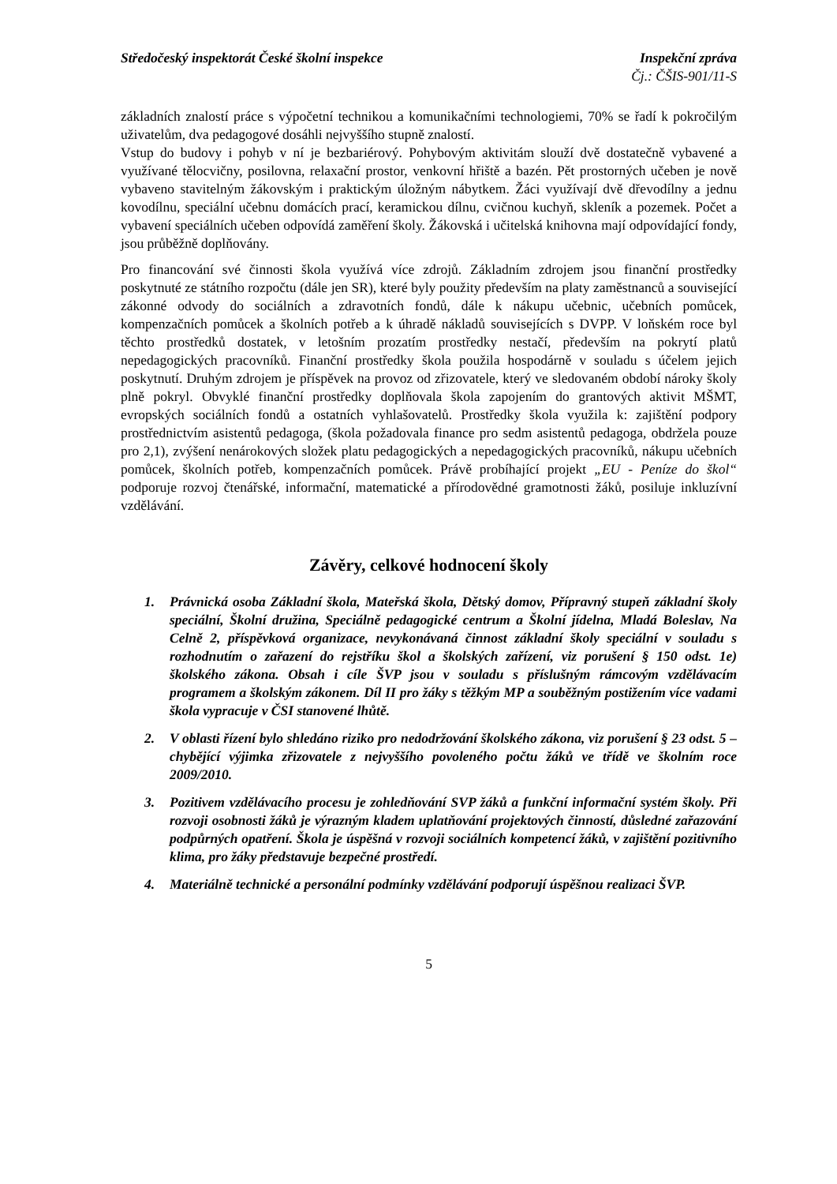Středočeský inspektorát České školní inspekce
Inspekční zpráva
Čj.: ČŠIS-901/11-S
základních znalostí práce s výpočetní technikou a komunikačními technologiemi, 70% se řadí k pokročilým uživatelům, dva pedagogové dosáhli nejvyššího stupně znalostí.
Vstup do budovy i pohyb v ní je bezbariérový. Pohybovým aktivitám slouží dvě dostatečně vybavené a využívané tělocvičny, posilovna, relaxační prostor, venkovní hřiště a bazén. Pět prostorných učeben je nově vybaveno stavitelným žákovským i praktickým úložným nábytkem. Žáci využívají dvě dřevodílny a jednu kovodílnu, speciální učebnu domácích prací, keramickou dílnu, cvičnou kuchyň, skleník a pozemek. Počet a vybavení speciálních učeben odpovídá zaměření školy. Žákovská i učitelská knihovna mají odpovídající fondy, jsou průběžně doplňovány.
Pro financování své činnosti škola využívá více zdrojů. Základním zdrojem jsou finanční prostředky poskytnuté ze státního rozpočtu (dále jen SR), které byly použity především na platy zaměstnanců a související zákonné odvody do sociálních a zdravotních fondů, dále k nákupu učebnic, učebních pomůcek, kompenzačních pomůcek a školních potřeb a k úhradě nákladů souvisejících s DVPP. V loňském roce byl těchto prostředků dostatek, v letošním prozatím prostředky nestačí, především na pokrytí platů nepedagogických pracovníků. Finanční prostředky škola použila hospodárně v souladu s účelem jejich poskytnutí. Druhým zdrojem je příspěvek na provoz od zřizovatele, který ve sledovaném období nároky školy plně pokryl. Obvyklé finanční prostředky doplňovala škola zapojením do grantových aktivit MŠMT, evropských sociálních fondů a ostatních vyhlašovatelů. Prostředky škola využila k: zajištění podpory prostřednictvím asistentů pedagoga, (škola požadovala finance pro sedm asistentů pedagoga, obdržela pouze pro 2,1), zvýšení nenárokových složek platu pedagogických a nepedagogických pracovníků, nákupu učebních pomůcek, školních potřeb, kompenzačních pomůcek. Právě probíhající projekt „EU - Peníze do škol“ podporuje rozvoj čtenářské, informační, matematické a přírodovědné gramotnosti žáků, posiluje inkluzívní vzdělávání.
Závěry, celkové hodnocení školy
1. Právnická osoba Základní škola, Mateřská škola, Dětský domov, Přípravný stupeň základní školy speciální, Školní družina, Speciálně pedagogické centrum a Školní jídelna, Mladá Boleslav, Na Celně 2, příspěvková organizace, nevykonávaná činnost základní školy speciální v souladu s rozhodnutím o zařazení do rejstříku škol a školských zařízení, viz porušení § 150 odst. 1e) školského zákona. Obsah i cíle ŠVP jsou v souladu s příslušným rámcovým vzdělávacím programem a školským zákonem. Díl II pro žáky s těžkým MP a souběžným postižením více vadami škola vypracuje v ČSI stanovené lhůtě.
2. V oblasti řízení bylo shledáno riziko pro nedodržování školského zákona, viz porušení § 23 odst. 5 – chybějící výjimka zřizovatele z nejvyššího povoleného počtu žáků ve třídě ve školním roce 2009/2010.
3. Pozitivem vzdělávacího procesu je zohledňování SVP žáků a funkční informační systém školy. Při rozvoji osobnosti žáků je výrazným kladem uplatňování projektových činností, důsledné zařazování podpůrných opatření. Škola je úspěšná v rozvoji sociálních kompetencí žáků, v zajištění pozitivního klima, pro žáky představuje bezpečné prostředí.
4. Materiálně technické a personální podmínky vzdělávání podporují úspěšnou realizaci ŠVP.
5